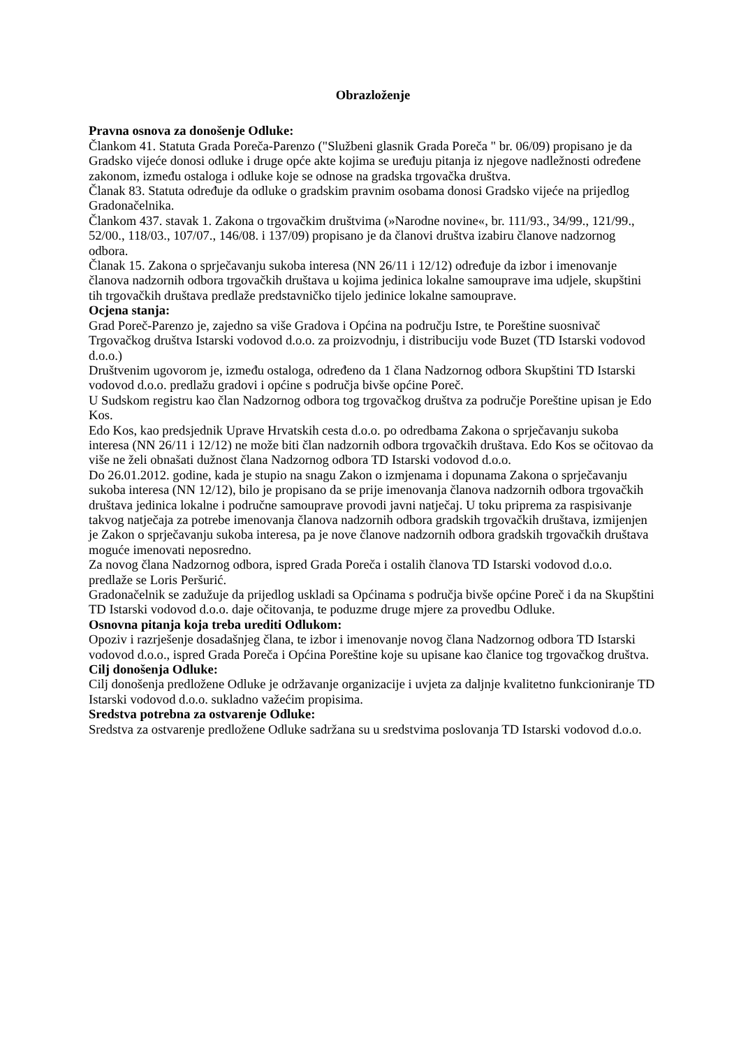Obrazloženje
Pravna osnova za donošenje Odluke:
Člankom 41. Statuta Grada Poreča-Parenzo ("Službeni glasnik Grada Poreča " br. 06/09) propisano je da Gradsko vijeće donosi odluke i druge opće akte kojima se uređuju pitanja iz njegove nadležnosti određene zakonom, između ostaloga i odluke koje se odnose na gradska trgovačka društva.
Članak 83. Statuta određuje da odluke o gradskim pravnim osobama donosi Gradsko vijeće na prijedlog Gradonačelnika.
Člankom 437. stavak 1. Zakona o trgovačkim društvima (»Narodne novine«, br. 111/93., 34/99., 121/99., 52/00., 118/03., 107/07., 146/08. i 137/09) propisano je da članovi društva izabiru članove nadzornog odbora.
Članak 15. Zakona o sprječavanju sukoba interesa (NN 26/11 i 12/12) određuje da izbor i imenovanje članova nadzornih odbora trgovačkih društava u kojima jedinica lokalne samouprave ima udjele, skupštini tih trgovačkih društava predlaže predstavničko tijelo jedinice lokalne samouprave.
Ocjena stanja:
Grad Poreč-Parenzo je, zajedno sa više Gradova i Općina na području Istre, te Poreštine suosnivač Trgovačkog društva Istarski vodovod d.o.o. za proizvodnju, i distribuciju vode Buzet (TD Istarski vodovod d.o.o.)
Društvenim ugovorom je, između ostaloga, određeno da 1 člana Nadzornog odbora Skupštini TD Istarski vodovod d.o.o. predlažu gradovi i općine s područja bivše općine Poreč.
U Sudskom registru kao član Nadzornog odbora tog trgovačkog društva za područje Poreštine upisan je Edo Kos.
Edo Kos, kao predsjednik Uprave Hrvatskih cesta d.o.o. po odredbama Zakona o sprječavanju sukoba interesa (NN 26/11 i 12/12) ne može biti član nadzornih odbora trgovačkih društava. Edo Kos se očitovao da više ne želi obnašati dužnost člana Nadzornog odbora TD Istarski vodovod d.o.o.
Do 26.01.2012. godine, kada je stupio na snagu Zakon o izmjenama i dopunama Zakona o sprječavanju sukoba interesa (NN 12/12), bilo je propisano da se prije imenovanja članova nadzornih odbora trgovačkih društava jedinica lokalne i područne samouprave provodi javni natječaj. U toku priprema za raspisivanje takvog natječaja za potrebe imenovanja članova nadzornih odbora gradskih trgovačkih društava, izmijenjen je Zakon o sprječavanju sukoba interesa, pa je nove članove nadzornih odbora gradskih trgovačkih društava moguće imenovati neposredno.
Za novog člana Nadzornog odbora, ispred Grada Poreča i ostalih članova TD Istarski vodovod d.o.o. predlaže se Loris Peršurić.
Gradonačelnik se zadužuje da prijedlog uskladi sa Općinama s područja bivše općine Poreč i da na Skupštini TD Istarski vodovod d.o.o. daje očitovanja, te poduzme druge mjere za provedbu Odluke.
Osnovna pitanja koja treba urediti Odlukom:
Opoziv i razrješenje dosadašnjeg člana, te izbor i imenovanje novog člana Nadzornog odbora TD Istarski vodovod d.o.o., ispred Grada Poreča i Općina Poreštine koje su upisane kao članice tog trgovačkog društva.
Cilj donošenja Odluke:
Cilj donošenja predložene Odluke je održavanje organizacije i uvjeta za daljnje kvalitetno funkcioniranje TD Istarski vodovod d.o.o. sukladno važećim propisima.
Sredstva potrebna za ostvarenje Odluke:
Sredstva za ostvarenje predložene Odluke sadržana su u sredstvima poslovanja TD Istarski vodovod d.o.o.